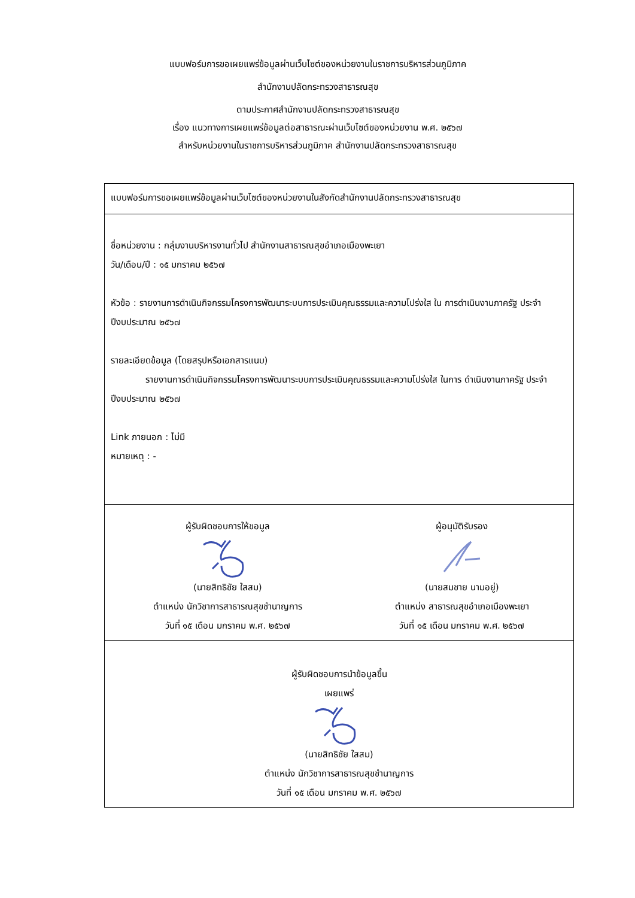แบบฟอร์มการขอเผยแพร่ข้อมูลผ่านเว็บไซต์ของหน่วยงานในราชการบริหารส่วนภูมิภาค
สำนักงานปลัดกระทรวงสาธารณสุข
ตามประกาศสำนักงานปลัดกระทรวงสาธารณสุข
เรื่อง แนวทางการเผยแพร่ข้อมูลต่อสาธารณะผ่านเว็บไซต์ของหน่วยงาน พ.ศ. ๒๕๖๗
สำหรับหน่วยงานในราชการบริหารส่วนภูมิภาค สำนักงานปลัดกระทรวงสาธารณสุข
| แบบฟอร์มการขอเผยแพร่ข้อมูลผ่านเว็บไซต์ของหน่วยงานในสังกัดสำนักงานปลัดกระทรวงสาธารณสุข | |
| ชื่อหน่วยงาน : กลุ่มงานบริหารงานทั่วไป สำนักงานสาธารณสุขอำเภอเมืองพะเยา วัน/เดือน/ปี : ๑๕ มกราคม ๒๕๖๗ หัวข้อ : รายงานการดำเนินกิจกรรมโครงการพัฒนาระบบการประเมินคุณธรรมและความโปร่งใส ใน การดำเนินงานภาครัฐ ประจำปีงบประมาณ ๒๕๖๗ รายละเอียดข้อมูล (โดยสรุปหรือเอกสารแนบ) รายงานการดำเนินกิจกรรมโครงการพัฒนาระบบการประเมินคุณธรรมและความโปร่งใส ในการ ดำเนินงานภาครัฐ ประจำปีงบประมาณ ๒๕๖๗ Link ภายนอก : ไม่มี หมายเหตุ : - | |
| ผู้รับผิดชอบการให้ขอมูล (นายสิทธิชัย ใสสม) ตำแหน่ง นักวิชาการสาธารณสุขชำนาญการ วันที่ ๑๕ เดือน มกราคม พ.ศ. ๒๕๖๗ | ผู้อนุมัติรับรอง (นายสมชาย นามอยู่) ตำแหน่ง สาธารณสุขอำเภอเมืองพะเยา วันที่ ๑๕ เดือน มกราคม พ.ศ. ๒๕๖๗ |
| ผู้รับผิดชอบการนำข้อมูลขึ้น เผยแพร่ (นายสิทธิชัย ใสสม) ตำแหน่ง นักวิชาการสาธารณสุขชำนาญการ วันที่ ๑๕ เดือน มกราคม พ.ศ. ๒๕๖๗ | |